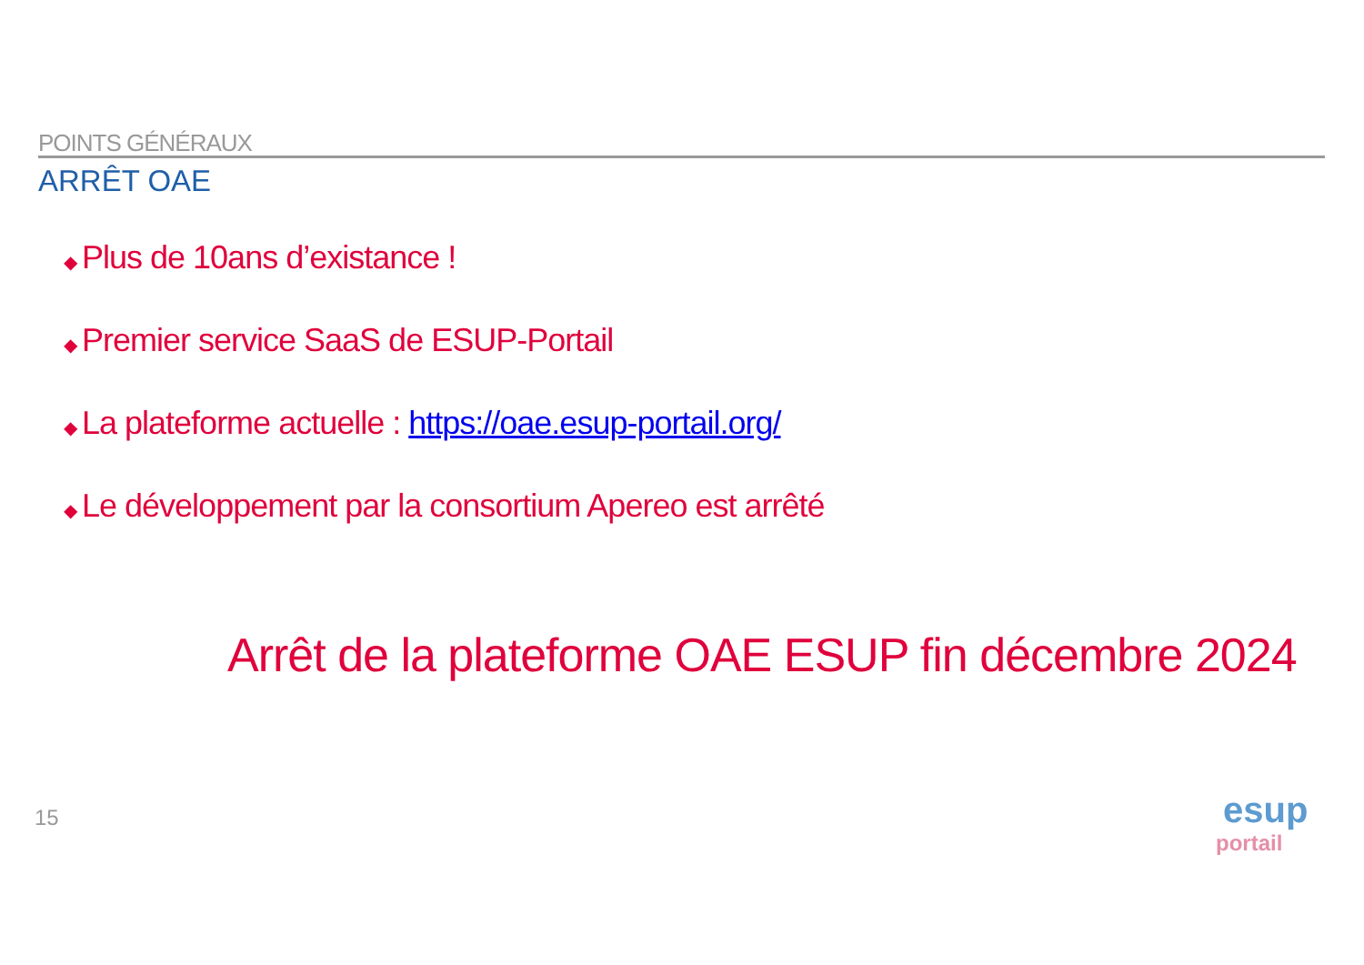POINTS GÉNÉRAUX
ARRÊT OAE
◆ Plus de 10ans d’existance !
◆ Premier service SaaS de ESUP-Portail
◆ La plateforme actuelle : https://oae.esup-portail.org/
◆ Le développement par la consortium Apereo est arrêté
Arrêt de la plateforme OAE ESUP fin décembre 2024
15
esup portail